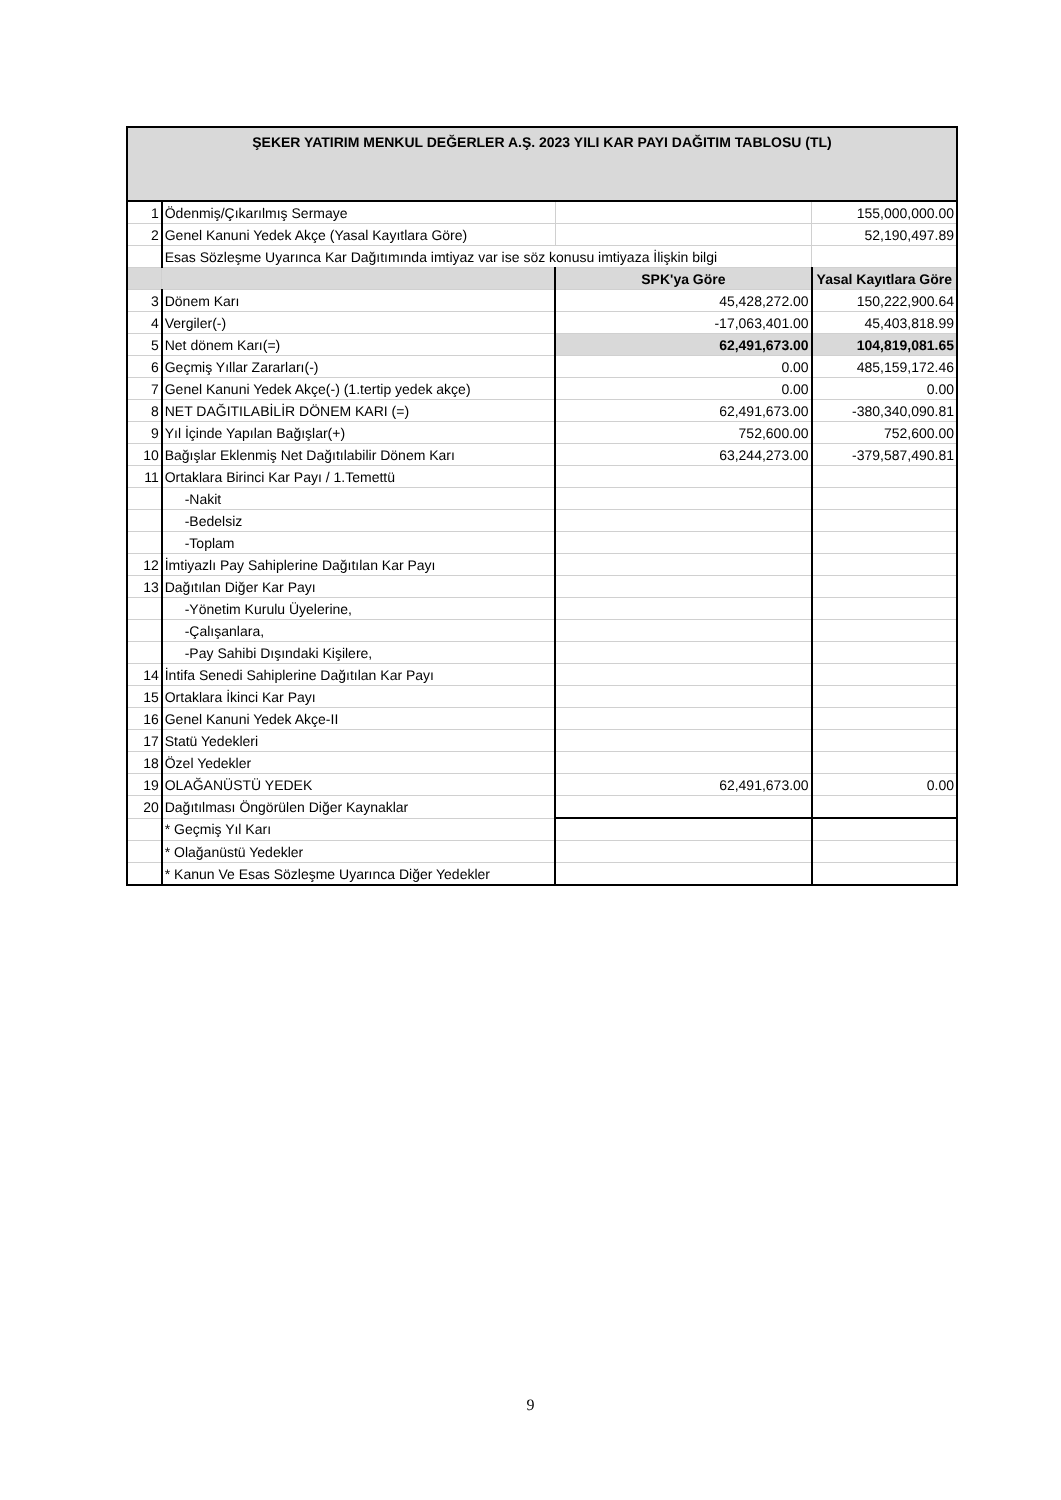| ŞEKER YATIRIM MENKUL DEĞERLER A.Ş. 2023 YILI KAR PAYI DAĞITIM TABLOSU (TL) | | | |
| 1 | Ödenmiş/Çıkarılmış Sermaye | | 155,000,000.00 |
| 2 | Genel Kanuni Yedek Akçe (Yasal Kayıtlara Göre) | | 52,190,497.89 |
| | Esas Sözleşme Uyarınca Kar Dağıtımında imtiyaz var ise söz konusu imtiyaza İlişkin bilgi | | |
| | | SPK'ya Göre | Yasal Kayıtlara Göre |
| 3 | Dönem Karı | 45,428,272.00 | 150,222,900.64 |
| 4 | Vergiler(-) | -17,063,401.00 | 45,403,818.99 |
| 5 | Net dönem Karı(=) | 62,491,673.00 | 104,819,081.65 |
| 6 | Geçmiş Yıllar Zararları(-) | 0.00 | 485,159,172.46 |
| 7 | Genel Kanuni Yedek Akçe(-) (1.tertip yedek akçe) | 0.00 | 0.00 |
| 8 | NET DAĞITILABİLİR DÖNEM KARI (=) | 62,491,673.00 | -380,340,090.81 |
| 9 | Yıl İçinde Yapılan Bağışlar(+) | 752,600.00 | 752,600.00 |
| 10 | Bağışlar Eklenmiş Net Dağıtılabilir Dönem Karı | 63,244,273.00 | -379,587,490.81 |
| 11 | Ortaklara Birinci Kar Payı / 1.Temettü | | |
| | -Nakit | | |
| | -Bedelsiz | | |
| | -Toplam | | |
| 12 | İmtiyazlı Pay Sahiplerine Dağıtılan Kar Payı | | |
| 13 | Dağıtılan Diğer Kar Payı | | |
| | -Yönetim Kurulu Üyelerine, | | |
| | -Çalışanlara, | | |
| | -Pay Sahibi Dışındaki Kişilere, | | |
| 14 | İntifa Senedi Sahiplerine Dağıtılan Kar Payı | | |
| 15 | Ortaklara İkinci Kar Payı | | |
| 16 | Genel Kanuni Yedek Akçe-II | | |
| 17 | Statü Yedekleri | | |
| 18 | Özel Yedekler | | |
| 19 | OLAĞANÜSTÜ YEDEK | 62,491,673.00 | 0.00 |
| 20 | Dağıtılması Öngörülen Diğer Kaynaklar | | |
| | * Geçmiş Yıl Karı | | |
| | * Olağanüstü Yedekler | | |
| | * Kanun Ve Esas Sözleşme Uyarınca Diğer Yedekler | | |
9